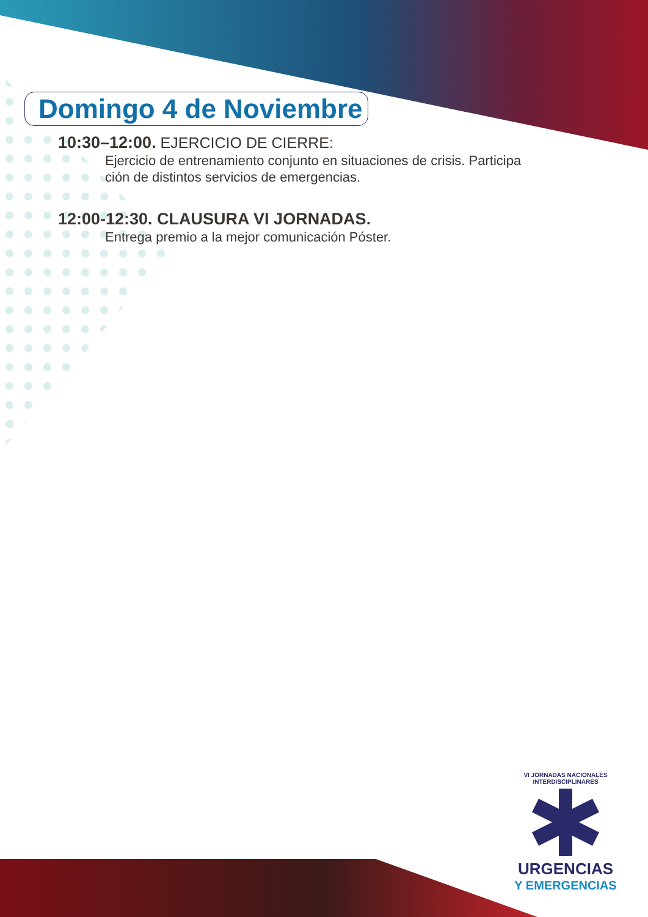Domingo 4 de Noviembre
10:30–12:00. EJERCICIO DE CIERRE:
Ejercicio de entrenamiento conjunto en situaciones de crisis. Participa ción de distintos servicios de emergencias.
12:00-12:30. CLAUSURA VI JORNADAS.
Entrega premio a la mejor comunicación Póster.
VI JORNADAS NACIONALES INTERDISCIPLINARES
URGENCIAS
Y EMERGENCIAS